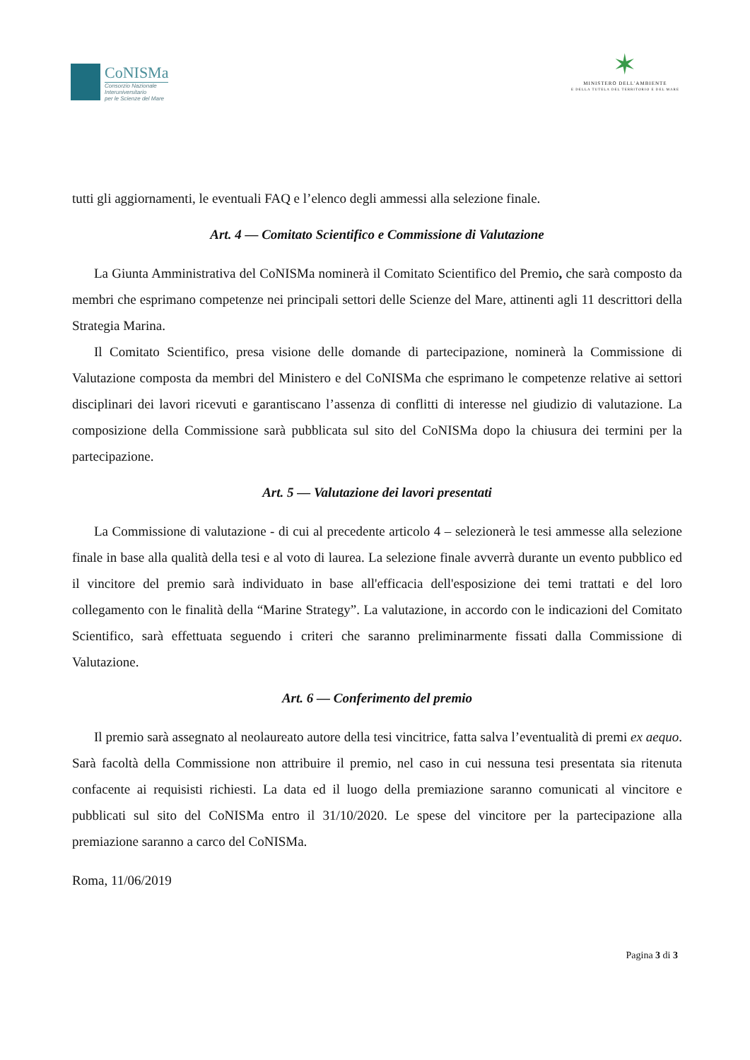CoNISMa
Consorzio Nazionale
Interuniversitario
per le Scienze del Mare
✶
MINISTERO DELL'AMBIENTE
E DELLA TUTELA DEL TERRITORIO E DEL MARE
tutti gli aggiornamenti, le eventuali FAQ e l’elenco degli ammessi alla selezione finale.
Art. 4 — Comitato Scientifico e Commissione di Valutazione
La Giunta Amministrativa del CoNISMa nominerà il Comitato Scientifico del Premio, che sarà composto da membri che esprimano competenze nei principali settori delle Scienze del Mare, attinenti agli 11 descrittori della Strategia Marina.
Il Comitato Scientifico, presa visione delle domande di partecipazione, nominerà la Commissione di Valutazione composta da membri del Ministero e del CoNISMa che esprimano le competenze relative ai settori disciplinari dei lavori ricevuti e garantiscano l’assenza di conflitti di interesse nel giudizio di valutazione. La composizione della Commissione sarà pubblicata sul sito del CoNISMa dopo la chiusura dei termini per la partecipazione.
Art. 5 — Valutazione dei lavori presentati
La Commissione di valutazione - di cui al precedente articolo 4 – selezionerà le tesi ammesse alla selezione finale in base alla qualità della tesi e al voto di laurea. La selezione finale avverrà durante un evento pubblico ed il vincitore del premio sarà individuato in base all'efficacia dell'esposizione dei temi trattati e del loro collegamento con le finalità della “Marine Strategy”. La valutazione, in accordo con le indicazioni del Comitato Scientifico, sarà effettuata seguendo i criteri che saranno preliminarmente fissati dalla Commissione di Valutazione.
Art. 6 — Conferimento del premio
Il premio sarà assegnato al neolaureato autore della tesi vincitrice, fatta salva l’eventualità di premi ex aequo. Sarà facoltà della Commissione non attribuire il premio, nel caso in cui nessuna tesi presentata sia ritenuta confacente ai requisisti richiesti. La data ed il luogo della premiazione saranno comunicati al vincitore e pubblicati sul sito del CoNISMa entro il 31/10/2020. Le spese del vincitore per la partecipazione alla premiazione saranno a carco del CoNISMa.
Roma, 11/06/2019
Pagina 3 di 3